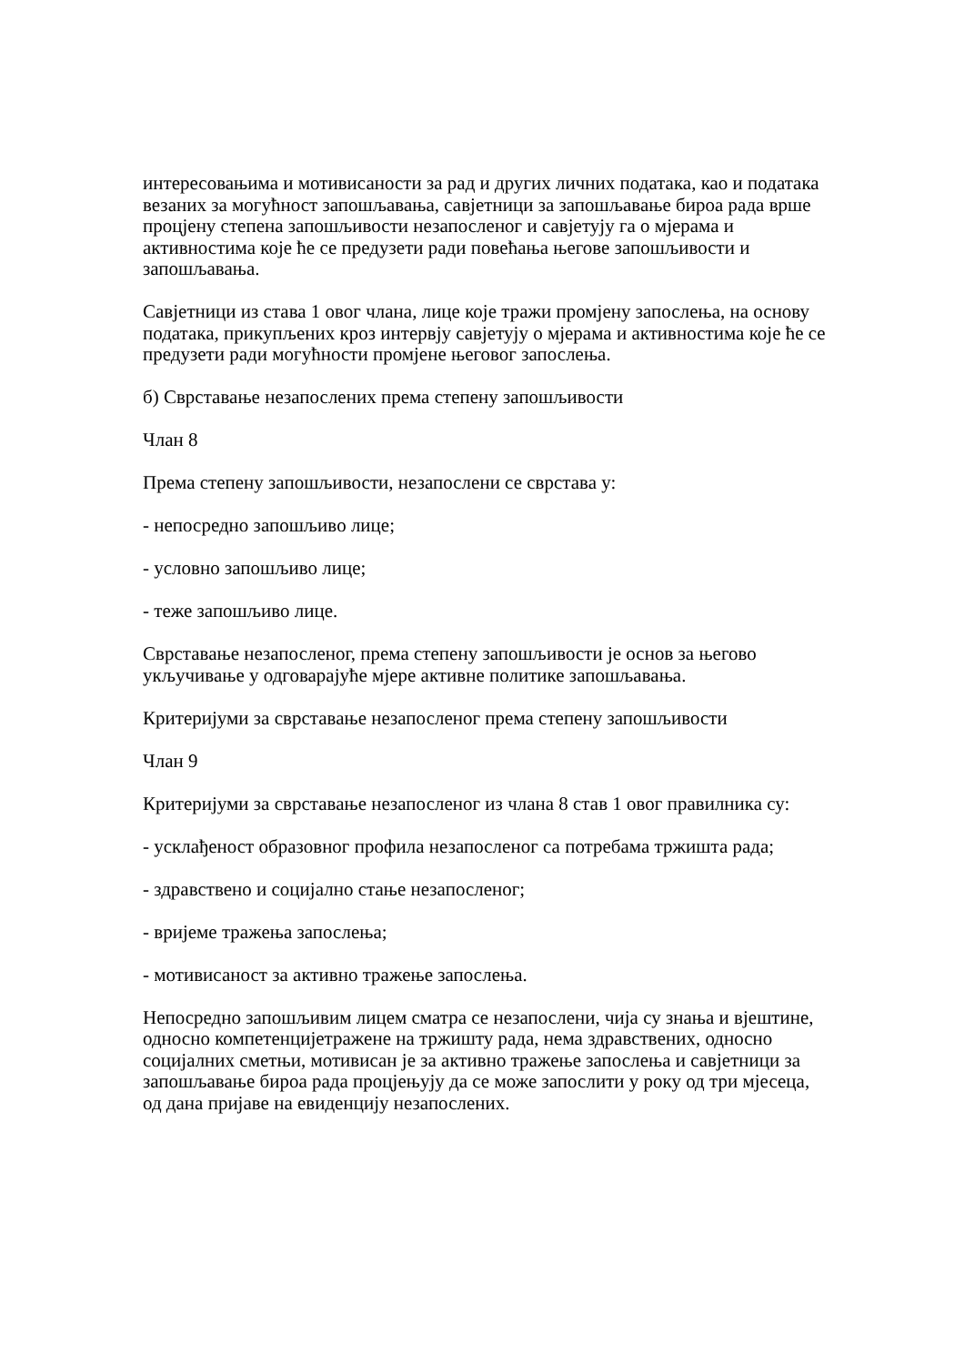интересовањима и мотивисаности за рад и других личних података, као и података везаних за могућност запошљавања, савјетници за запошљавање бироа рада врше процјену степена запошљивости незапосленог и савјетују га о мјерама и активностима које ће се предузети ради повећања његове запошљивости и запошљавања.
Савјетници из става 1 овог члана, лице које тражи промјену запослења, на основу података, прикупљених кроз интервју савјетују о мјерама и активностима које ће се предузети ради могућности промјене његовог запослења.
б) Сврставање незапослених према степену запошљивости
Члан 8
Према степену запошљивости, незапослени се сврстава у:
- непосредно запошљиво лице;
- условно запошљиво лице;
- теже запошљиво лице.
Сврставање незапосленог, према степену запошљивости је основ за његово укључивање у одговарајуће мјере активне политике запошљавања.
Критеријуми за сврставање незапосленог према степену запошљивости
Члан 9
Критеријуми за сврставање незапосленог из члана 8 став 1 овог правилника су:
- усклађеност образовног профила незапосленог са потребама тржишта рада;
- здравствено и социјално стање незапосленог;
- вријеме тражења запослења;
- мотивисаност за активно тражење запослења.
Непосредно запошљивим лицем сматра се незапослени, чија су знања и вјештине, односно компетенцијетражене на тржишту рада, нема здравствених, односно социјалних сметњи, мотивисан је за активно тражење запослења и савјетници за запошљавање бироа рада процјењују да се може запослити у року од три мјесеца, од дана пријаве на евиденцију незапослених.